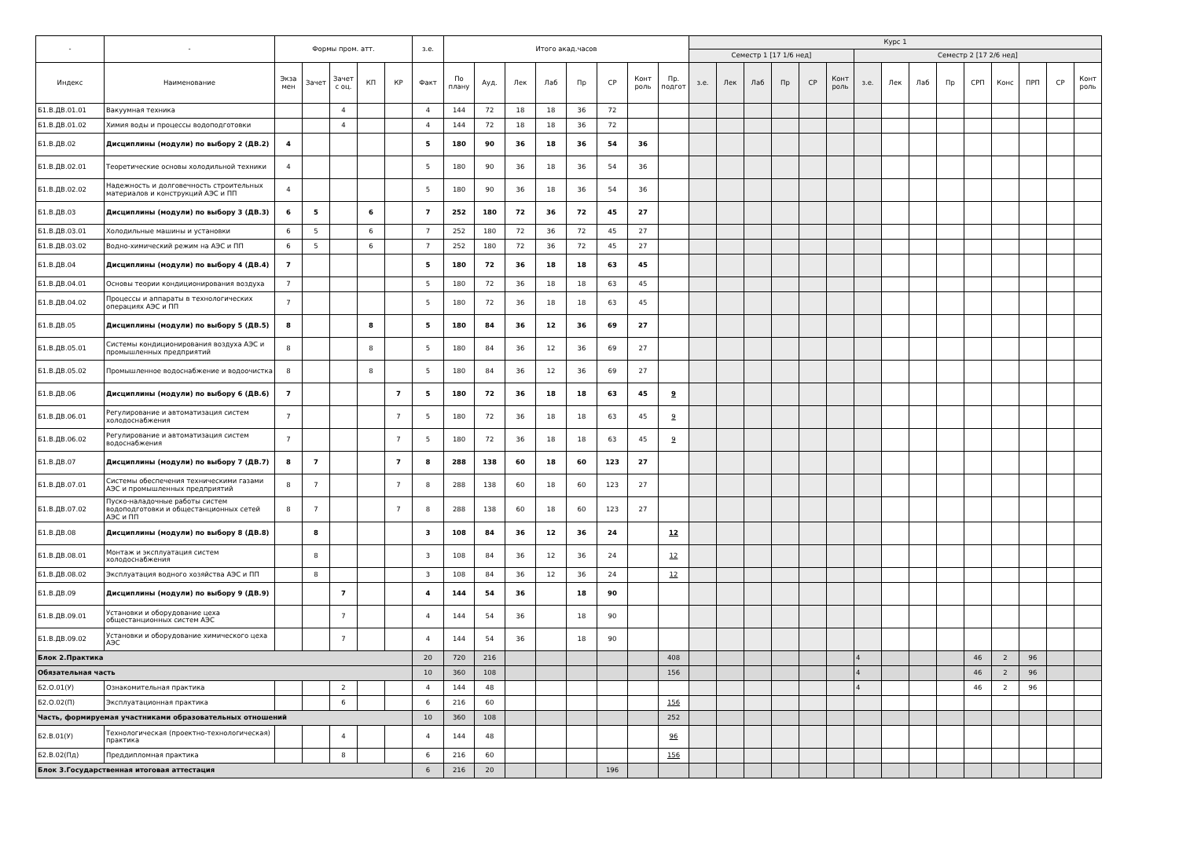| - | - | Формы пром. атт. | | | | | з.е. | Итого акад.часов | | | | | | | | Курс 1 | | | | | | | | | | | | | | |
| --- | --- | --- | --- | --- | --- | --- | --- | --- | --- | --- | --- | --- | --- | --- | --- | --- | --- | --- | --- | --- | --- | --- | --- | --- | --- | --- | --- | --- | --- | --- |
| | | | | | | | | | | | | | | | | Семестр 1 [17 1/6 нед] | | | | | | Семестр 2 [17 2/6 нед] | | | | | | | | |
| Индекс | Наименование | Экза мен | Зачет | Зачет с оц. | КП | КР | Факт | По плану | Ауд. | Лек | Лаб | Пр | СР | Конт роль | Пр. подгот | з.е. | Лек | Лаб | Пр | СР | Конт роль | з.е. | Лек | Лаб | Пр | СРП | Конс | ПРП | СР | Конт роль |
| Б1.В.ДВ.01.01 | Вакуумная техника | | | 4 | | | 4 | 144 | 72 | 18 | 18 | 36 | 72 | | | | | | | | | | | | | | | | | |
| Б1.В.ДВ.01.02 | Химия воды и процессы водоподготовки | | | 4 | | | 4 | 144 | 72 | 18 | 18 | 36 | 72 | | | | | | | | | | | | | | | | | |
| Б1.В.ДВ.02 | Дисциплины (модули) по выбору 2 (ДВ.2) | 4 | | | | | 5 | 180 | 90 | 36 | 18 | 36 | 54 | 36 | | | | | | | | | | | | | | | | |
| Б1.В.ДВ.02.01 | Теоретические основы холодильной техники | 4 | | | | | 5 | 180 | 90 | 36 | 18 | 36 | 54 | 36 | | | | | | | | | | | | | | | | |
| Б1.В.ДВ.02.02 | Надежность и долговечность строительных материалов и конструкций АЭС и ПП | 4 | | | | | 5 | 180 | 90 | 36 | 18 | 36 | 54 | 36 | | | | | | | | | | | | | | | | |
| Б1.В.ДВ.03 | Дисциплины (модули) по выбору 3 (ДВ.3) | 6 | 5 | | 6 | | 7 | 252 | 180 | 72 | 36 | 72 | 45 | 27 | | | | | | | | | | | | | | | | |
| Б1.В.ДВ.03.01 | Холодильные машины и установки | 6 | 5 | | 6 | | 7 | 252 | 180 | 72 | 36 | 72 | 45 | 27 | | | | | | | | | | | | | | | | |
| Б1.В.ДВ.03.02 | Водно-химический режим на АЭС и ПП | 6 | 5 | | 6 | | 7 | 252 | 180 | 72 | 36 | 72 | 45 | 27 | | | | | | | | | | | | | | | | |
| Б1.В.ДВ.04 | Дисциплины (модули) по выбору 4 (ДВ.4) | 7 | | | | | 5 | 180 | 72 | 36 | 18 | 18 | 63 | 45 | | | | | | | | | | | | | | | | |
| Б1.В.ДВ.04.01 | Основы теории кондиционирования воздуха | 7 | | | | | 5 | 180 | 72 | 36 | 18 | 18 | 63 | 45 | | | | | | | | | | | | | | | | |
| Б1.В.ДВ.04.02 | Процессы и аппараты в технологических операциях АЭС и ПП | 7 | | | | | 5 | 180 | 72 | 36 | 18 | 18 | 63 | 45 | | | | | | | | | | | | | | | | |
| Б1.В.ДВ.05 | Дисциплины (модули) по выбору 5 (ДВ.5) | 8 | | | 8 | | 5 | 180 | 84 | 36 | 12 | 36 | 69 | 27 | | | | | | | | | | | | | | | | |
| Б1.В.ДВ.05.01 | Системы кондиционирования воздуха АЭС и промышленных предприятий | 8 | | | 8 | | 5 | 180 | 84 | 36 | 12 | 36 | 69 | 27 | | | | | | | | | | | | | | | | |
| Б1.В.ДВ.05.02 | Промышленное водоснабжение и водоочистка | 8 | | | 8 | | 5 | 180 | 84 | 36 | 12 | 36 | 69 | 27 | | | | | | | | | | | | | | | | |
| Б1.В.ДВ.06 | Дисциплины (модули) по выбору 6 (ДВ.6) | 7 | | | | 7 | 5 | 180 | 72 | 36 | 18 | 18 | 63 | 45 | 9 | | | | | | | | | | | | | | | |
| Б1.В.ДВ.06.01 | Регулирование и автоматизация систем холодоснабжения | 7 | | | | 7 | 5 | 180 | 72 | 36 | 18 | 18 | 63 | 45 | 9 | | | | | | | | | | | | | | | |
| Б1.В.ДВ.06.02 | Регулирование и автоматизация систем водоснабжения | 7 | | | | 7 | 5 | 180 | 72 | 36 | 18 | 18 | 63 | 45 | 9 | | | | | | | | | | | | | | | |
| Б1.В.ДВ.07 | Дисциплины (модули) по выбору 7 (ДВ.7) | 8 | 7 | | | 7 | 8 | 288 | 138 | 60 | 18 | 60 | 123 | 27 | | | | | | | | | | | | | | | | |
| Б1.В.ДВ.07.01 | Системы обеспечения техническими газами АЭС и промышленных предприятий | 8 | 7 | | | 7 | 8 | 288 | 138 | 60 | 18 | 60 | 123 | 27 | | | | | | | | | | | | | | | | |
| Б1.В.ДВ.07.02 | Пуско-наладочные работы систем водоподготовки и общестанционных сетей АЭС и ПП | 8 | 7 | | | 7 | 8 | 288 | 138 | 60 | 18 | 60 | 123 | 27 | | | | | | | | | | | | | | | | |
| Б1.В.ДВ.08 | Дисциплины (модули) по выбору 8 (ДВ.8) | | 8 | | | | 3 | 108 | 84 | 36 | 12 | 36 | 24 | | 12 | | | | | | | | | | | | | | | |
| Б1.В.ДВ.08.01 | Монтаж и эксплуатация систем холодоснабжения | | 8 | | | | 3 | 108 | 84 | 36 | 12 | 36 | 24 | | 12 | | | | | | | | | | | | | | | |
| Б1.В.ДВ.08.02 | Эксплуатация водного хозяйства АЭС и ПП | | 8 | | | | 3 | 108 | 84 | 36 | 12 | 36 | 24 | | 12 | | | | | | | | | | | | | | | |
| Б1.В.ДВ.09 | Дисциплины (модули) по выбору 9 (ДВ.9) | | | 7 | | | 4 | 144 | 54 | 36 | | 18 | 90 | | | | | | | | | | | | | | | | | |
| Б1.В.ДВ.09.01 | Установки и оборудование цеха общестанционных систем АЭС | | | 7 | | | 4 | 144 | 54 | 36 | | 18 | 90 | | | | | | | | | | | | | | | | | |
| Б1.В.ДВ.09.02 | Установки и оборудование химического цеха АЭС | | | 7 | | | 4 | 144 | 54 | 36 | | 18 | 90 | | | | | | | | | | | | | | | | | |
| Блок 2.Практика | | | | | | | 20 | 720 | 216 | | | | | | 408 | | | | | | | 4 | | | | 46 | 2 | 96 | | |
| Обязательная часть | | | | | | | 10 | 360 | 108 | | | | | | 156 | | | | | | | 4 | | | | 46 | 2 | 96 | | |
| Б2.О.01(У) | Ознакомительная практика | | | 2 | | | 4 | 144 | 48 | | | | | | | | | | | | | 4 | | | | 46 | 2 | 96 | | |
| Б2.О.02(П) | Эксплуатационная практика | | | 6 | | | 6 | 216 | 60 | | | | | | 156 | | | | | | | | | | | | | | | |
| Часть, формируемая участниками образовательных отношений | | | | | | | 10 | 360 | 108 | | | | | | 252 | | | | | | | | | | | | | | | |
| Б2.В.01(У) | Технологическая (проектно-технологическая) практика | | | 4 | | | 4 | 144 | 48 | | | | | | 96 | | | | | | | | | | | | | | | |
| Б2.В.02(Пд) | Преддипломная практика | | | 8 | | | 6 | 216 | 60 | | | | | | 156 | | | | | | | | | | | | | | | |
| Блок 3.Государственная итоговая аттестация | | | | | | | 6 | 216 | 20 | | | | 196 | | | | | | | | | | | | | | | | | |